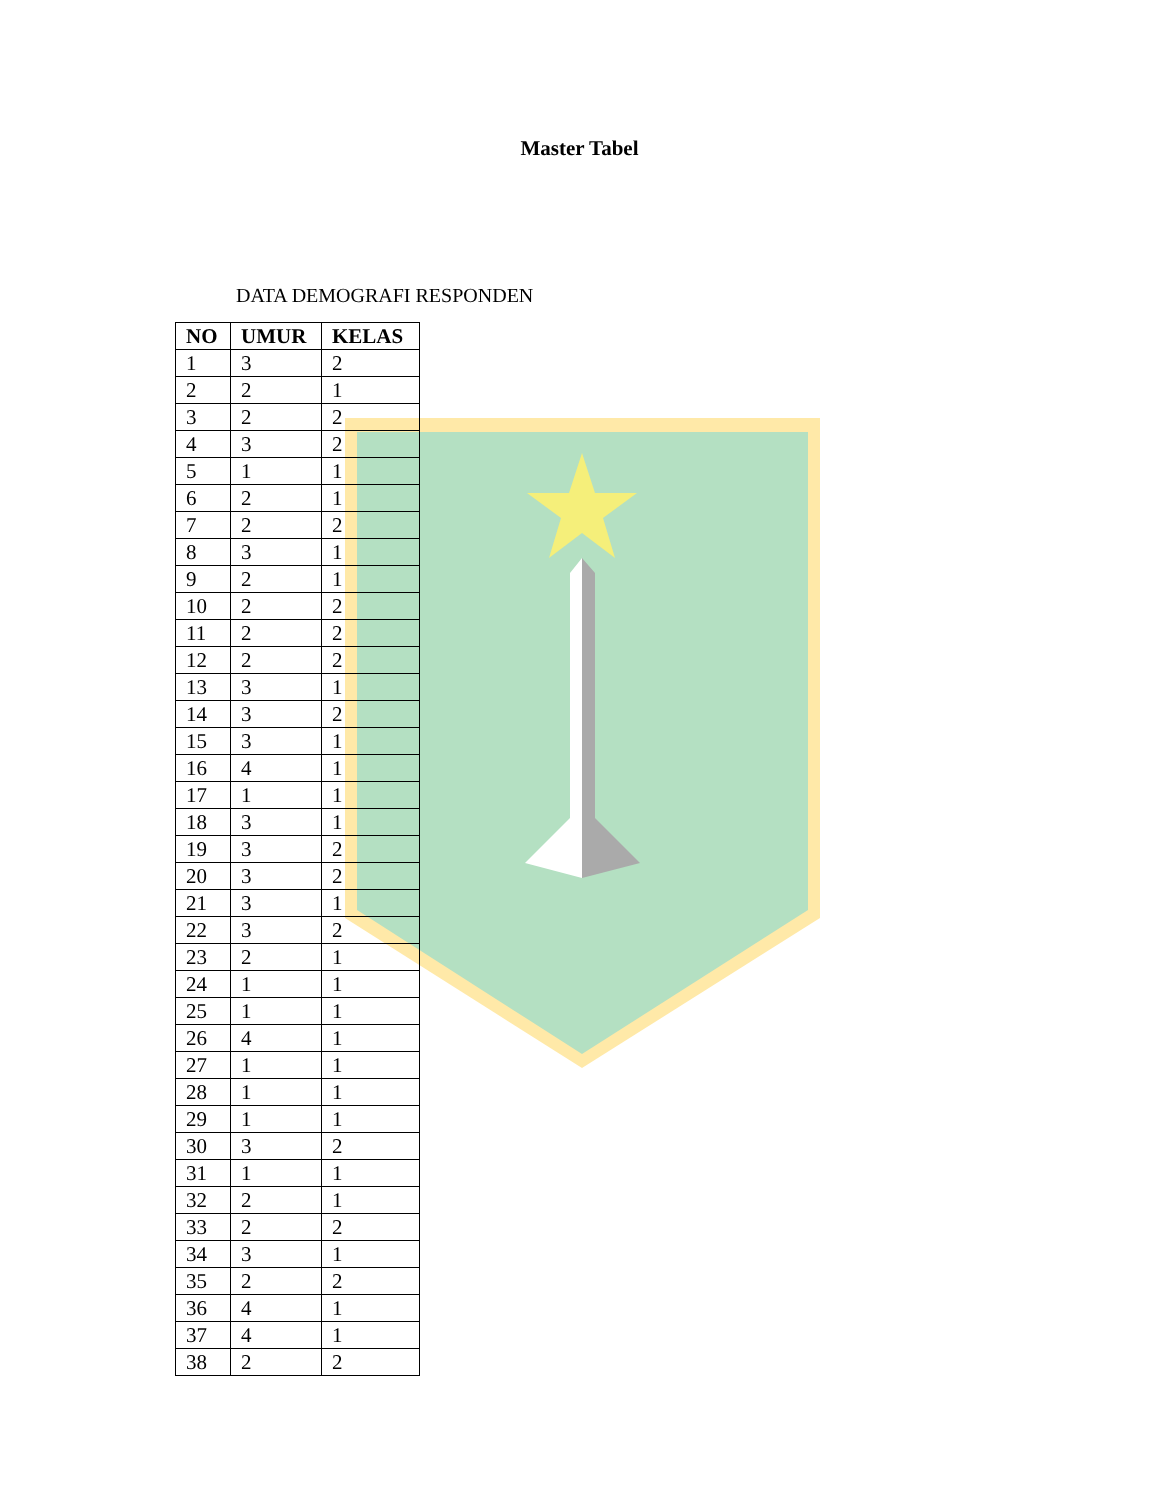Master Tabel
DATA DEMOGRAFI RESPONDEN
| NO | UMUR | KELAS |
| --- | --- | --- |
| 1 | 3 | 2 |
| 2 | 2 | 1 |
| 3 | 2 | 2 |
| 4 | 3 | 2 |
| 5 | 1 | 1 |
| 6 | 2 | 1 |
| 7 | 2 | 2 |
| 8 | 3 | 1 |
| 9 | 2 | 1 |
| 10 | 2 | 2 |
| 11 | 2 | 2 |
| 12 | 2 | 2 |
| 13 | 3 | 1 |
| 14 | 3 | 2 |
| 15 | 3 | 1 |
| 16 | 4 | 1 |
| 17 | 1 | 1 |
| 18 | 3 | 1 |
| 19 | 3 | 2 |
| 20 | 3 | 2 |
| 21 | 3 | 1 |
| 22 | 3 | 2 |
| 23 | 2 | 1 |
| 24 | 1 | 1 |
| 25 | 1 | 1 |
| 26 | 4 | 1 |
| 27 | 1 | 1 |
| 28 | 1 | 1 |
| 29 | 1 | 1 |
| 30 | 3 | 2 |
| 31 | 1 | 1 |
| 32 | 2 | 1 |
| 33 | 2 | 2 |
| 34 | 3 | 1 |
| 35 | 2 | 2 |
| 36 | 4 | 1 |
| 37 | 4 | 1 |
| 38 | 2 | 2 |